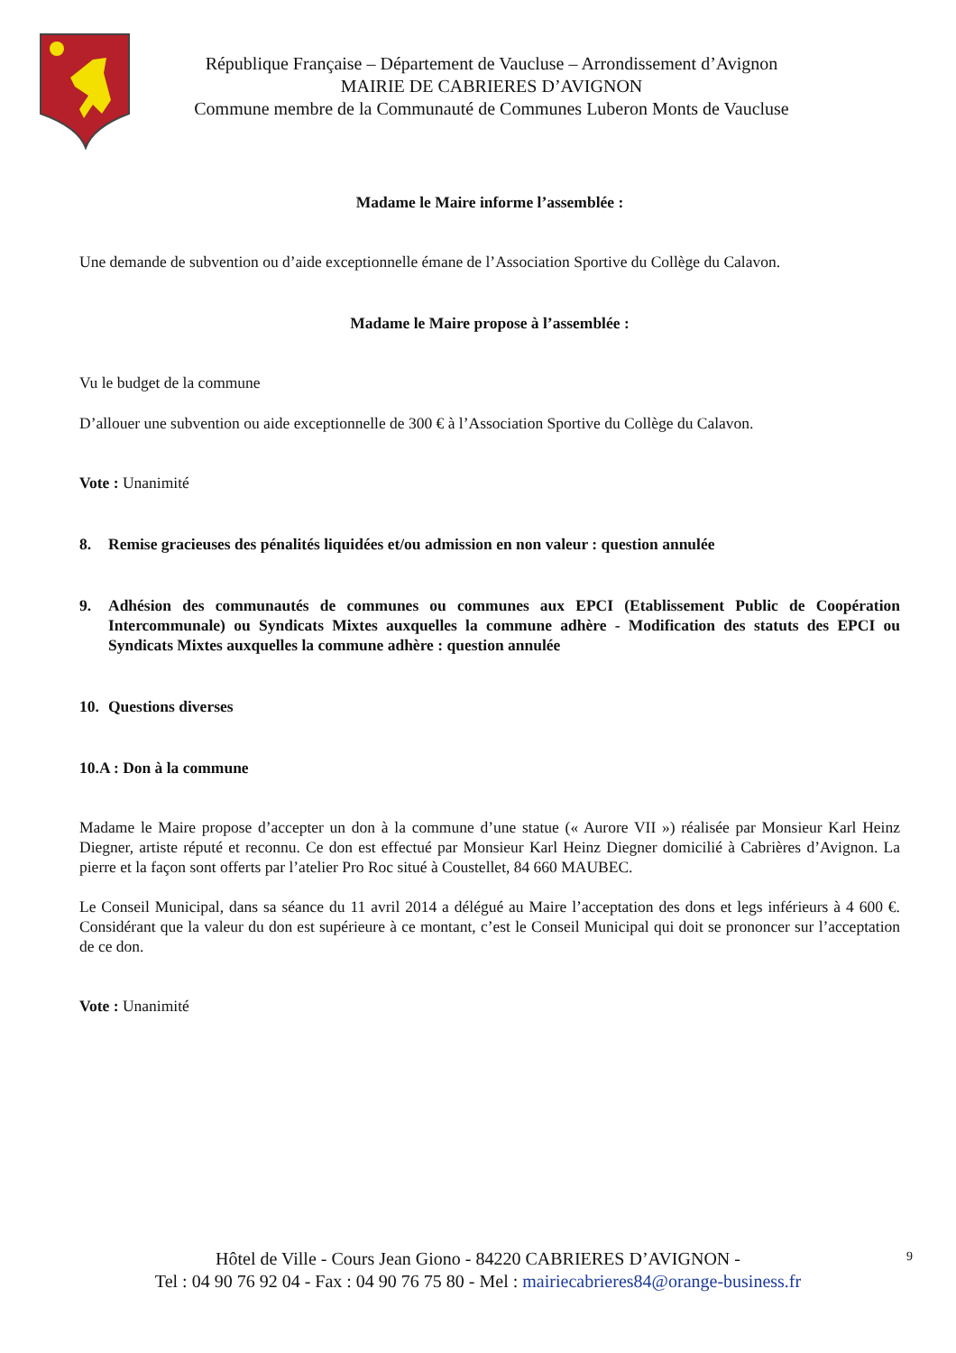République Française – Département de Vaucluse – Arrondissement d’Avignon
MAIRIE DE CABRIERES D’AVIGNON
Commune membre de la Communauté de Communes Luberon Monts de Vaucluse
Madame le Maire informe l’assemblée :
Une demande de subvention ou d’aide exceptionnelle émane de l’Association Sportive du Collège du Calavon.
Madame le Maire propose à l’assemblée :
Vu le budget de la commune
D’allouer une subvention ou aide exceptionnelle de 300 € à l’Association Sportive du Collège du Calavon.
Vote : Unanimité
8. Remise gracieuses des pénalités liquidées et/ou admission en non valeur : question annulée
9. Adhésion des communautés de communes ou communes aux EPCI (Etablissement Public de Coopération Intercommunale) ou Syndicats Mixtes auxquelles la commune adhère - Modification des statuts des EPCI ou Syndicats Mixtes auxquelles la commune adhère : question annulée
10. Questions diverses
10.A : Don à la commune
Madame le Maire propose d’accepter un don à la commune d’une statue (« Aurore VII ») réalisée par Monsieur Karl Heinz Diegner, artiste réputé et reconnu. Ce don est effectué par Monsieur Karl Heinz Diegner domicilié à Cabrières d’Avignon. La pierre et la façon sont offerts par l’atelier Pro Roc situé à Coustellet, 84 660 MAUBEC.
Le Conseil Municipal, dans sa séance du 11 avril 2014 a délégué au Maire l’acceptation des dons et legs inférieurs à 4 600 €. Considérant que la valeur du don est supérieure à ce montant, c’est le Conseil Municipal qui doit se prononcer sur l’acceptation de ce don.
Vote : Unanimité
Hôtel de Ville - Cours Jean Giono - 84220 CABRIERES D’AVIGNON -
Tel : 04 90 76 92 04 - Fax : 04 90 76 75 80 - Mel : mairiecabrieres84@orange-business.fr
9